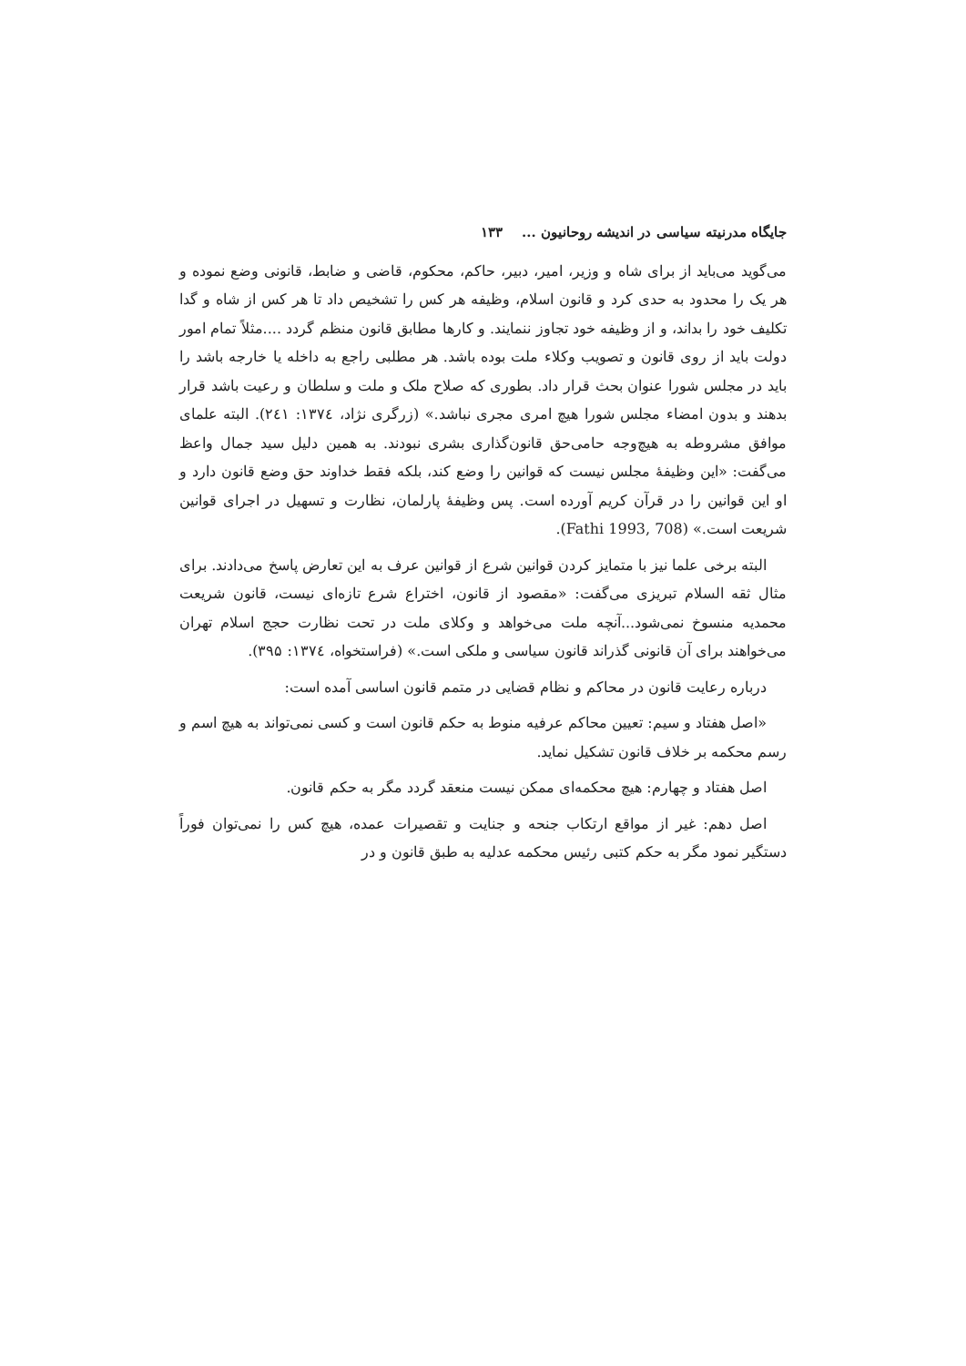جایگاه مدرنیته سیاسی در اندیشه روحانیون ... ۱۳۳
می‌گوید می‌باید از برای شاه و وزیر، امیر، دبیر، حاکم، محکوم، قاضی و ضابط، قانونی وضع نموده و هر یک را محدود به حدی کرد و قانون اسلام، وظیفه هر کس را تشخیص داد تا هر کس از شاه و گدا تکلیف خود را بداند، و از وظیفه خود تجاوز ننمایند. و کارها مطابق قانون منظم گردد ....مثلاً تمام امور دولت باید از روی قانون و تصویب وکلاء ملت بوده باشد. هر مطلبی راجع به داخله یا خارجه باشد را باید در مجلس شورا عنوان بحث قرار داد. بطوری که صلاح ملک و ملت و سلطان و رعیت باشد قرار بدهند و بدون امضاء مجلس شورا هیچ امری مجری نباشد.» (زرگری نژاد، ۱۳۷٤: ۲٤۱). البته علمای موافق مشروطه به هیچ‌وجه حامی‌حق قانون‌گذاری بشری نبودند. به همین دلیل سید جمال واعظ می‌گفت: «این وظیفۀ مجلس نیست که قوانین را وضع کند، بلکه فقط خداوند حق وضع قانون دارد و او این قوانین را در قرآن کریم آورده است. پس وظیفۀ پارلمان، نظارت و تسهیل در اجرای قوانین شریعت است.» (Fathi 1993, 708).
البته برخی علما نیز با متمایز کردن قوانین شرع از قوانین عرف به این تعارض پاسخ می‌دادند. برای مثال ثقه السلام تبریزی می‌گفت: «مقصود از قانون، اختراع شرع تازه‌ای نیست، قانون شریعت محمدیه منسوخ نمی‌شود...آنچه ملت می‌خواهد و وکلای ملت در تحت نظارت حجج اسلام تهران می‌خواهند برای آن قانونی گذراند قانون سیاسی و ملکی است.» (فراستخواه، ۱۳۷٤: ۳۹۵).
درباره رعایت قانون در محاکم و نظام قضایی در متمم قانون اساسی آمده است:
«اصل هفتاد و سیم: تعیین محاکم عرفیه منوط به حکم قانون است و کسی نمی‌تواند به هیچ اسم و رسم محکمه بر خلاف قانون تشکیل نماید.
اصل هفتاد و چهارم: هیچ محکمه‌ای ممکن نیست منعقد گردد مگر به حکم قانون.
اصل دهم: غیر از مواقع ارتکاب جنحه و جنایت و تقصیرات عمده، هیچ کس را نمی‌توان فوراً دستگیر نمود مگر به حکم کتبی رئیس محکمه عدلیه به طبق قانون و در